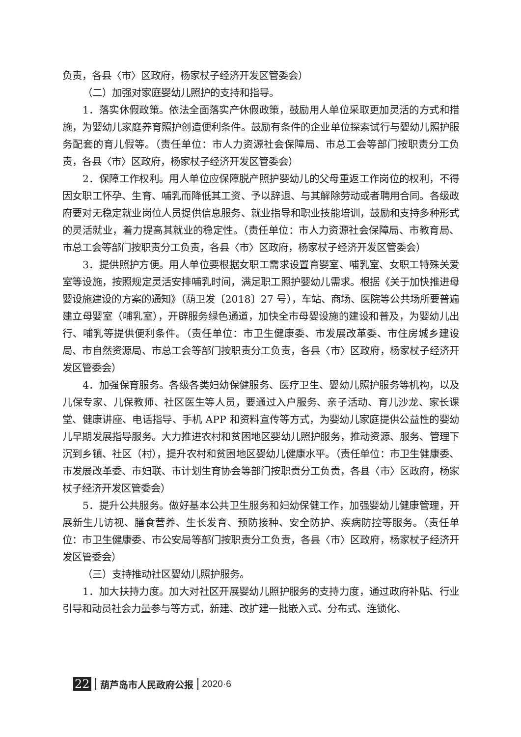负责，各县〈市〉区政府，杨家杖子经济开发区管委会）
（二）加强对家庭婴幼儿照护的支持和指导。
1．落实休假政策。依法全面落实产休假政策，鼓励用人单位采取更加灵活的方式和措施，为婴幼儿家庭养育照护创造便利条件。鼓励有条件的企业单位探索试行与婴幼儿照护服务配套的育儿假等。（责任单位：市人力资源社会保障局、市总工会等部门按职责分工负责，各县〈市〉区政府，杨家杖子经济开发区管委会）
2．保障工作权利。用人单位应保障脱产照护婴幼儿的父母重返工作岗位的权利，不得因女职工怀孕、生育、哺乳而降低其工资、予以辞退、与其解除劳动或者聘用合同。各级政府要对无稳定就业岗位人员提供信息服务、就业指导和职业技能培训，鼓励和支持多种形式的灵活就业，着力提高其就业的稳定性。（责任单位：市人力资源社会保障局、市教育局、市总工会等部门按职责分工负责，各县〈市〉区政府，杨家杖子经济开发区管委会）
3．提供照护方便。用人单位要根据女职工需求设置育婴室、哺乳室、女职工特殊关爱室等设施，按照规定灵活安排哺乳时间，满足职工照护婴幼儿需求。根据《关于加快推进母婴设施建设的方案的通知》（葫卫发〔2018〕27 号），车站、商场、医院等公共场所要普遍建立母婴室（哺乳室），开辟服务绿色通道，加快全市母婴设施的建设和普及，为婴幼儿出行、哺乳等提供便利条件。（责任单位：市卫生健康委、市发展改革委、市住房城乡建设局、市自然资源局、市总工会等部门按职责分工负责，各县〈市〉区政府，杨家杖子经济开发区管委会）
4．加强保育服务。各级各类妇幼保健服务、医疗卫生、婴幼儿照护服务等机构，以及儿保专家、儿保教师、社区医生等人员，要通过入户服务、亲子活动、育儿沙龙、家长课堂、健康讲座、电话指导、手机 APP 和资料宣传等方式，为婴幼儿家庭提供公益性的婴幼儿早期发展指导服务。大力推进农村和贫困地区婴幼儿照护服务，推动资源、服务、管理下沉到乡镇、社区（村），提升农村和贫困地区婴幼儿健康水平。（责任单位：市卫生健康委、市发展改革委、市妇联、市计划生育协会等部门按职责分工负责，各县〈市〉区政府，杨家杖子经济开发区管委会）
5．提升公共服务。做好基本公共卫生服务和妇幼保健工作，加强婴幼儿健康管理，开展新生儿访视、膳食营养、生长发育、预防接种、安全防护、疾病防控等服务。（责任单位：市卫生健康委、市公安局等部门按职责分工负责，各县〈市〉区政府，杨家杖子经济开发区管委会）
（三）支持推动社区婴幼儿照护服务。
1．加大扶持力度。加大对社区开展婴幼儿照护服务的支持力度，通过政府补贴、行业引导和动员社会力量参与等方式，新建、改扩建一批嵌入式、分布式、连锁化、
22 葫芦岛市人民政府公报 2020·6